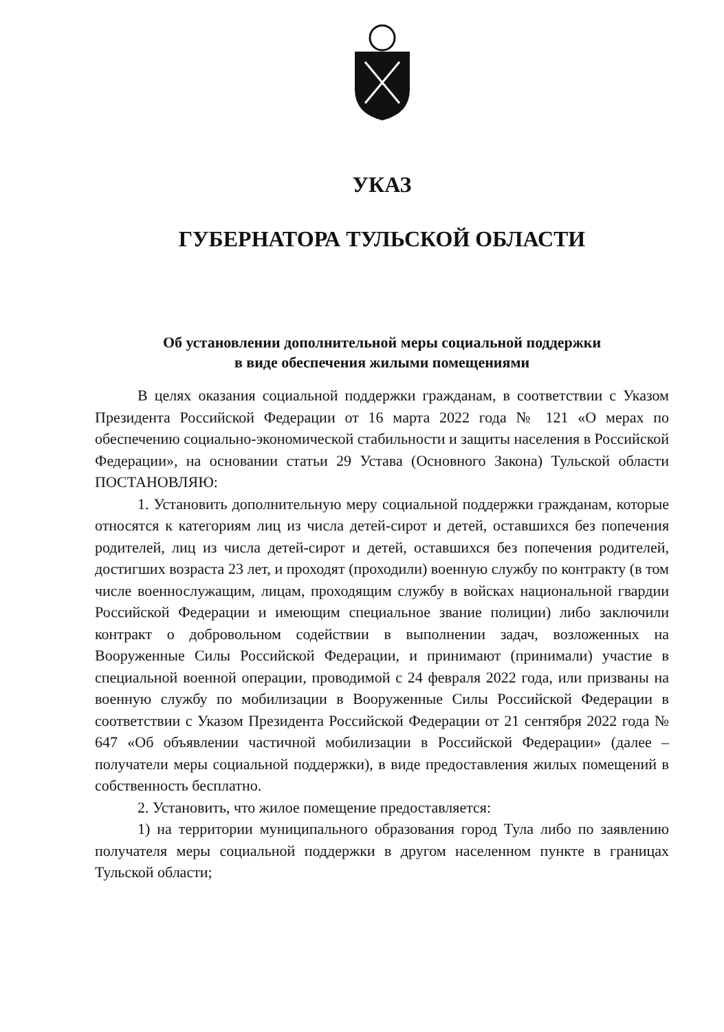УКАЗ
ГУБЕРНАТОРА ТУЛЬСКОЙ ОБЛАСТИ
Об установлении дополнительной меры социальной поддержки
в виде обеспечения жилыми помещениями
В целях оказания социальной поддержки гражданам, в соответствии с Указом Президента Российской Федерации от 16 марта 2022 года № 121 «О мерах по обеспечению социально-экономической стабильности и защиты населения в Российской Федерации», на основании статьи 29 Устава (Основного Закона) Тульской области ПОСТАНОВЛЯЮ:
1. Установить дополнительную меру социальной поддержки гражданам, которые относятся к категориям лиц из числа детей-сирот и детей, оставшихся без попечения родителей, лиц из числа детей-сирот и детей, оставшихся без попечения родителей, достигших возраста 23 лет, и проходят (проходили) военную службу по контракту (в том числе военнослужащим, лицам, проходящим службу в войсках национальной гвардии Российской Федерации и имеющим специальное звание полиции) либо заключили контракт о добровольном содействии в выполнении задач, возложенных на Вооруженные Силы Российской Федерации, и принимают (принимали) участие в специальной военной операции, проводимой с 24 февраля 2022 года, или призваны на военную службу по мобилизации в Вооруженные Силы Российской Федерации в соответствии с Указом Президента Российской Федерации от 21 сентября 2022 года № 647 «Об объявлении частичной мобилизации в Российской Федерации» (далее – получатели меры социальной поддержки), в виде предоставления жилых помещений в собственность бесплатно.
2. Установить, что жилое помещение предоставляется:
1) на территории муниципального образования город Тула либо по заявлению получателя меры социальной поддержки в другом населенном пункте в границах Тульской области;